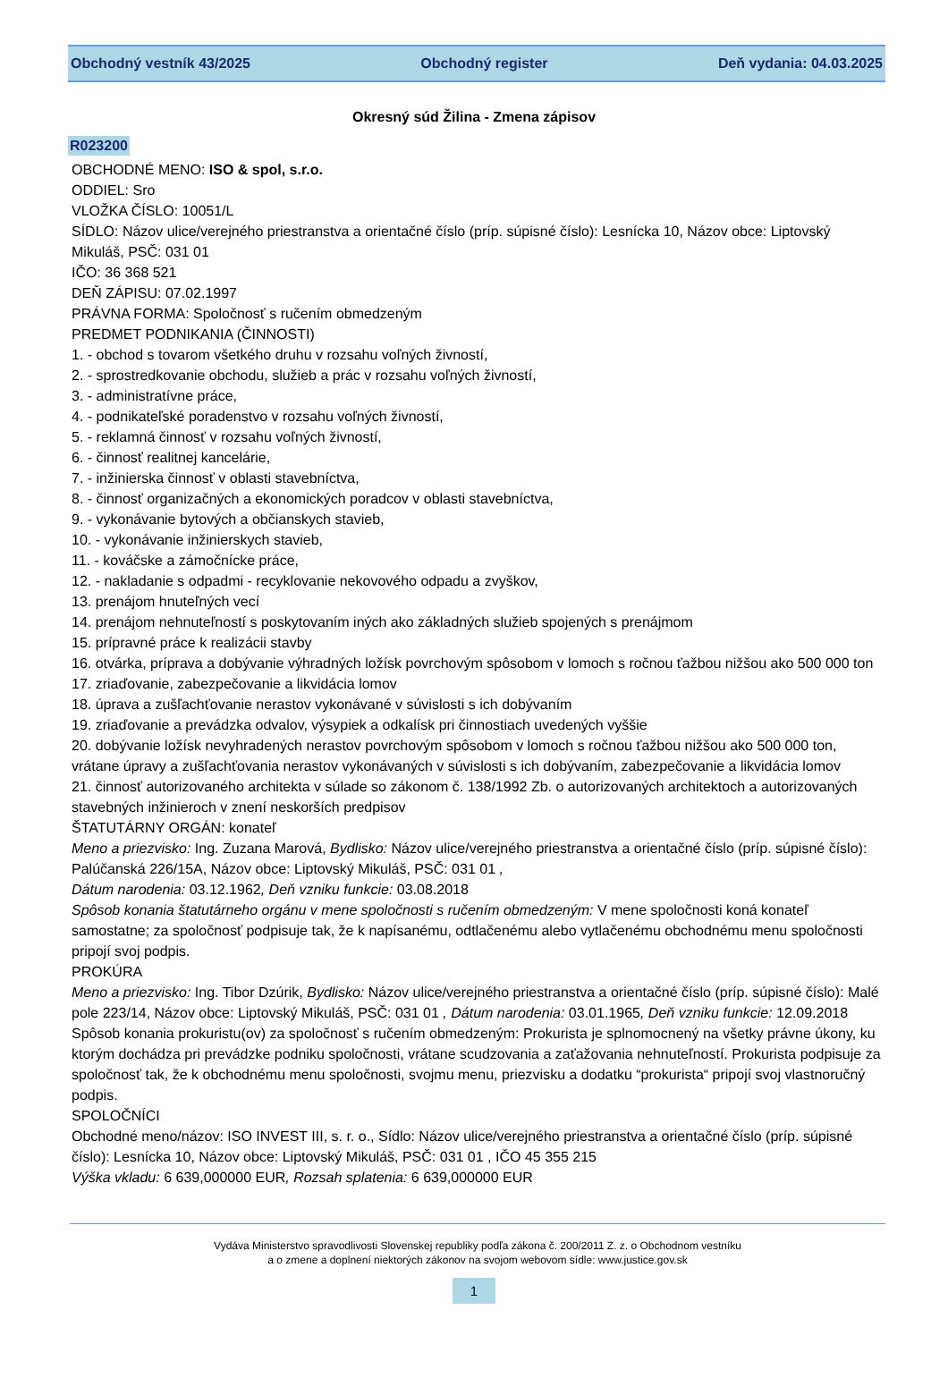Obchodný vestník 43/2025 Obchodný register Deň vydania: 04.03.2025
Okresný súd Žilina - Zmena zápisov
R023200
OBCHODNÉ MENO: ISO & spol, s.r.o.
ODDIEL: Sro
VLOŽKA ČÍSLO: 10051/L
SÍDLO: Názov ulice/verejného priestranstva a orientačné číslo (príp. súpisné číslo): Lesnícka 10, Názov obce: Liptovský Mikuláš, PSČ: 031 01
IČO: 36 368 521
DEŇ ZÁPISU: 07.02.1997
PRÁVNA FORMA: Spoločnosť s ručením obmedzeným
PREDMET PODNIKANIA (ČINNOSTI)
1. - obchod s tovarom všetkého druhu v rozsahu voľných živností,
2. - sprostredkovanie obchodu, služieb a prác v rozsahu voľných živností,
3. - administratívne práce,
4. - podnikateľské poradenstvo v rozsahu voľných živností,
5. - reklamná činnosť v rozsahu voľných živností,
6. - činnosť realitnej kancelárie,
7. - inžinierska činnosť v oblasti stavebníctva,
8. - činnosť organizačných a ekonomických poradcov v oblasti stavebníctva,
9. - vykonávanie bytových a občianskych stavieb,
10. - vykonávanie inžinierskych stavieb,
11. - kováčske a zámočnícke práce,
12. - nakladanie s odpadmi - recyklovanie nekovového odpadu a zvyškov,
13. prenájom hnuteľných vecí
14. prenájom nehnuteľností s poskytovaním iných ako základných služieb spojených s prenájmom
15. prípravné práce k realizácii stavby
16. otvárka, príprava a dobývanie výhradných ložísk povrchovým spôsobom v lomoch s ročnou ťažbou nižšou ako 500 000 ton
17. zriaďovanie, zabezpečovanie a likvidácia lomov
18. úprava a zušľachťovanie nerastov vykonávané v súvislosti s ich dobývaním
19. zriaďovanie a prevádzka odvalov, výsypiek a odkalísk pri činnostiach uvedených vyššie
20. dobývanie ložísk nevyhradených nerastov povrchovým spôsobom v lomoch s ročnou ťažbou nižšou ako 500 000 ton, vrátane úpravy a zušľachťovania nerastov vykonávaných v súvislosti s ich dobývaním, zabezpečovanie a likvidácia lomov
21. činnosť autorizovaného architekta v súlade so zákonom č. 138/1992 Zb. o autorizovaných architektoch a autorizovaných stavebných inžinieroch v znení neskorších predpisov
ŠTATUTÁRNY ORGÁN: konateľ
Meno a priezvisko: Ing. Zuzana Marová, Bydlisko: Názov ulice/verejného priestranstva a orientačné číslo (príp. súpisné číslo): Palúčanská 226/15A, Názov obce: Liptovský Mikuláš, PSČ: 031 01 ,
Dátum narodenia: 03.12.1962, Deň vzniku funkcie: 03.08.2018
Spôsob konania štatutárneho orgánu v mene spoločnosti s ručením obmedzeným: V mene spoločnosti koná konateľ samostatne; za spoločnosť podpisuje tak, že k napísanému, odtlačenému alebo vytlačenému obchodnému menu spoločnosti pripojí svoj podpis.
PROKÚRA
Meno a priezvisko: Ing. Tibor Dzúrik, Bydlisko: Názov ulice/verejného priestranstva a orientačné číslo (príp. súpisné číslo): Malé pole 223/14, Názov obce: Liptovský Mikuláš, PSČ: 031 01 , Dátum narodenia: 03.01.1965, Deň vzniku funkcie: 12.09.2018
Spôsob konania prokuristu(ov) za spoločnosť s ručením obmedzeným: Prokurista je splnomocnený na všetky právne úkony, ku ktorým dochádza pri prevádzke podniku spoločnosti, vrátane scudzovania a zaťažovania nehnuteľností. Prokurista podpisuje za spoločnosť tak, že k obchodnému menu spoločnosti, svojmu menu, priezvisku a dodatku “prokurista“ pripojí svoj vlastnoručný podpis.
SPOLOČNÍCI
Obchodné meno/názov: ISO INVEST III, s. r. o., Sídlo: Názov ulice/verejného priestranstva a orientačné číslo (príp. súpisné číslo): Lesnícka 10, Názov obce: Liptovský Mikuláš, PSČ: 031 01 , IČO 45 355 215
Výška vkladu: 6 639,000000 EUR, Rozsah splatenia: 6 639,000000 EUR
Vydáva Ministerstvo spravodlivosti Slovenskej republiky podľa zákona č. 200/2011 Z. z. o Obchodnom vestníku
a o zmene a doplnení niektorých zákonov na svojom webovom sídle: www.justice.gov.sk
1